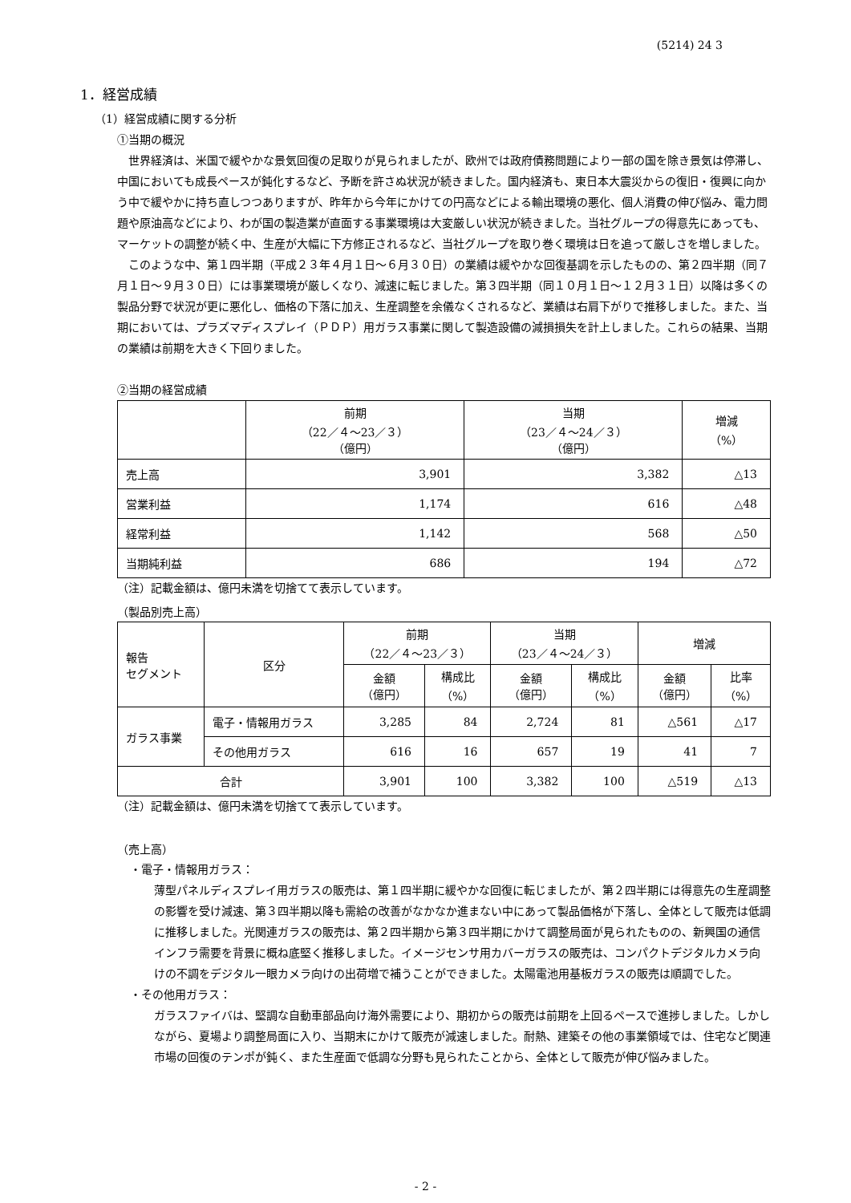(5214) 24 3
1．経営成績
（1）経営成績に関する分析
①当期の概況
世界経済は、米国で緩やかな景気回復の足取りが見られましたが、欧州では政府債務問題により一部の国を除き景気は停滞し、中国においても成長ペースが鈍化するなど、予断を許さぬ状況が続きました。国内経済も、東日本大震災からの復旧・復興に向かう中で緩やかに持ち直しつつありますが、昨年から今年にかけての円高などによる輸出環境の悪化、個人消費の伸び悩み、電力問題や原油高などにより、わが国の製造業が直面する事業環境は大変厳しい状況が続きました。当社グループの得意先にあっても、マーケットの調整が続く中、生産が大幅に下方修正されるなど、当社グループを取り巻く環境は日を追って厳しさを増しました。
このような中、第１四半期（平成２３年４月１日～６月３０日）の業績は緩やかな回復基調を示したものの、第２四半期（同７月１日～９月３０日）には事業環境が厳しくなり、減速に転じました。第３四半期（同１０月１日～１２月３１日）以降は多くの製品分野で状況が更に悪化し、価格の下落に加え、生産調整を余儀なくされるなど、業績は右肩下がりで推移しました。また、当期においては、プラズマディスプレイ（ＰＤＰ）用ガラス事業に関して製造設備の減損損失を計上しました。これらの結果、当期の業績は前期を大きく下回りました。
②当期の経営成績
| | 前期 （22／４～23／３） （億円） | 当期 （23／４～24／３） （億円） | 増減 （%） |
| --- | --- | --- | --- |
| 売上高 | 3,901 | 3,382 | △13 |
| 営業利益 | 1,174 | 616 | △48 |
| 経常利益 | 1,142 | 568 | △50 |
| 当期純利益 | 686 | 194 | △72 |
（注）記載金額は、億円未満を切捨てて表示しています。
（製品別売上高）
| 報告 セグメント | 区分 | 前期 （22／４～23／３） | | 当期 （23／４～24／３） | | 増減 | |
| --- | --- | --- | --- | --- | --- | --- | --- |
| | | 金額 （億円） | 構成比 （%） | 金額 （億円） | 構成比 （%） | 金額 （億円） | 比率 （%） |
| ガラス事業 | 電子・情報用ガラス | 3,285 | 84 | 2,724 | 81 | △561 | △17 |
| | その他用ガラス | 616 | 16 | 657 | 19 | 41 | 7 |
| 合計 | | 3,901 | 100 | 3,382 | 100 | △519 | △13 |
（注）記載金額は、億円未満を切捨てて表示しています。
（売上高）
・電子・情報用ガラス：
薄型パネルディスプレイ用ガラスの販売は、第１四半期に緩やかな回復に転じましたが、第２四半期には得意先の生産調整の影響を受け減速、第３四半期以降も需給の改善がなかなか進まない中にあって製品価格が下落し、全体として販売は低調に推移しました。光関連ガラスの販売は、第２四半期から第３四半期にかけて調整局面が見られたものの、新興国の通信インフラ需要を背景に概ね底堅く推移しました。イメージセンサ用カバーガラスの販売は、コンパクトデジタルカメラ向けの不調をデジタル一眼カメラ向けの出荷増で補うことができました。太陽電池用基板ガラスの販売は順調でした。
・その他用ガラス：
ガラスファイバは、堅調な自動車部品向け海外需要により、期初からの販売は前期を上回るペースで進捗しました。しかしながら、夏場より調整局面に入り、当期末にかけて販売が減速しました。耐熱、建築その他の事業領域では、住宅など関連市場の回復のテンポが鈍く、また生産面で低調な分野も見られたことから、全体として販売が伸び悩みました。
- 2 -